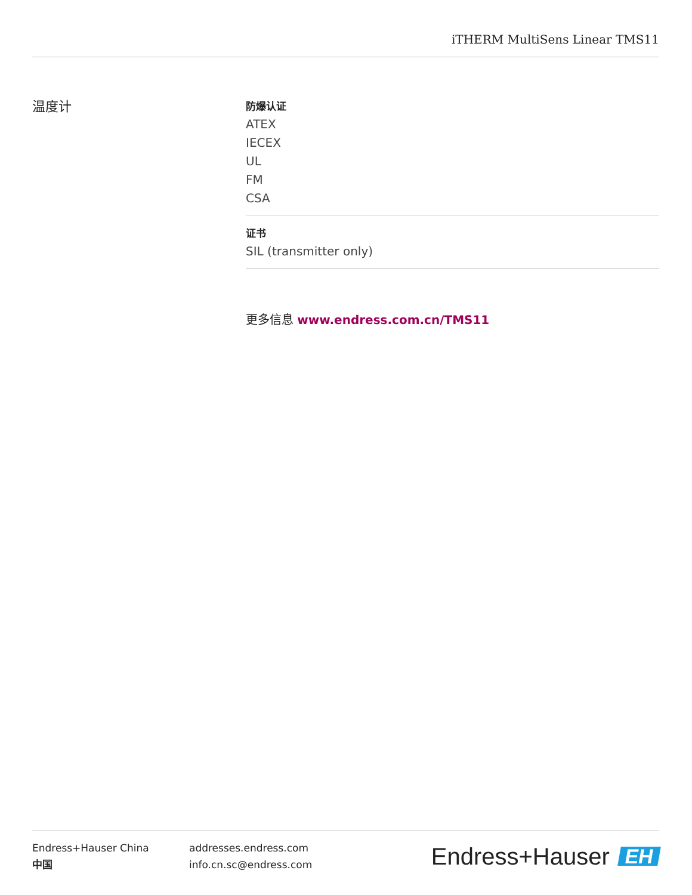iTHERM MultiSens Linear TMS11
温度计
防爆认证
ATEX
IECEX
UL
FM
CSA
证书
SIL (transmitter only)
更多信息 www.endress.com.cn/TMS11
Endress+Hauser China
中国
addresses.endress.com
info.cn.sc@endress.com
Endress+Hauser EH